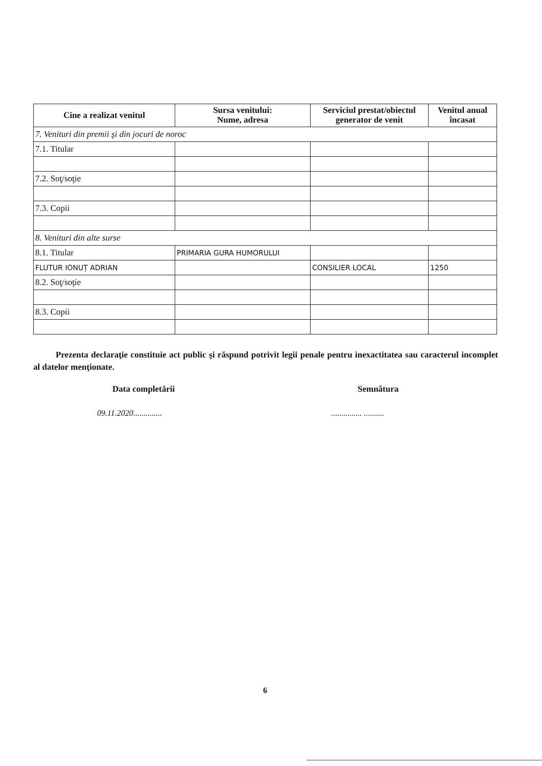| Cine a realizat venitul | Sursa venitului: Nume, adresa | Serviciul prestat/obiectul generator de venit | Venitul anual încasat |
| --- | --- | --- | --- |
| 7. Venituri din premii şi din jocuri de noroc | | | |
| 7.1. Titular | | | |
| 7.2. Soţ/soţie | | | |
| 7.3. Copii | | | |
| 8. Venituri din alte surse | | | |
| 8.1. Titular | PRIMARIA GURA HUMORULUI | | |
| FLUTUR IONUȚ ADRIAN | | CONSILIER LOCAL | 1250 |
| 8.2. Soţ/soţie | | | |
| 8.3. Copii | | | |
Prezenta declaraţie constituie act public şi răspund potrivit legii penale pentru inexactitatea sau caracterul incomplet al datelor menţionate.
Data completării Semnătura
09.11.2020.............. ............... ..........
6